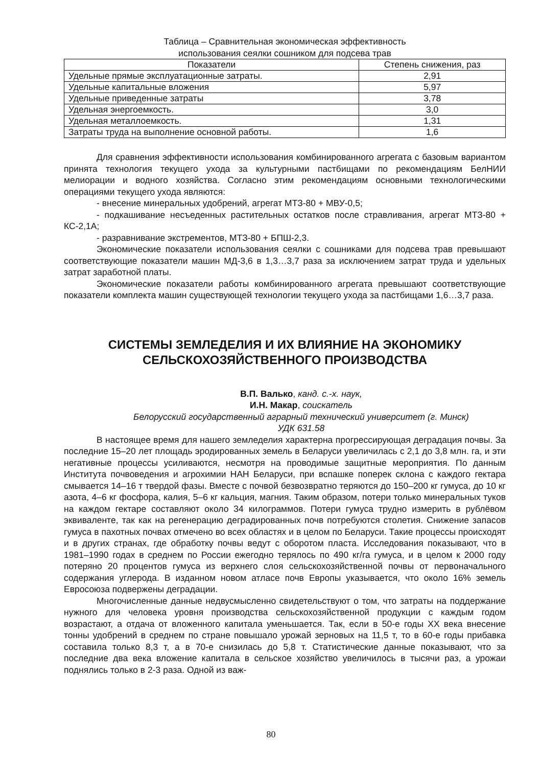Таблица – Сравнительная экономическая эффективность
использования сеялки сошником для подсева трав
| Показатели | Степень снижения, раз |
| --- | --- |
| Удельные прямые эксплуатационные затраты. | 2,91 |
| Удельные капитальные вложения | 5,97 |
| Удельные приведенные затраты | 3,78 |
| Удельная энергоемкость. | 3,0 |
| Удельная металлоемкость. | 1,31 |
| Затраты труда на выполнение основной работы. | 1,6 |
Для сравнения эффективности использования комбинированного агрегата с базовым вариантом принята технология текущего ухода за культурными пастбищами по рекомендациям БелНИИ мелиорации и водного хозяйства. Согласно этим рекомендациям основными технологическими операциями текущего ухода являются:
- внесение минеральных удобрений, агрегат МТЗ-80 + МВУ-0,5;
- подкашивание несъеденных растительных остатков после стравливания, агрегат МТЗ-80 + КС-2,1А;
- разравнивание экстрементов, МТЗ-80 + БПШ-2,3.
Экономические показатели использования сеялки с сошниками для подсева трав превышают соответствующие показатели машин МД-3,6 в 1,3…3,7 раза за исключением затрат труда и удельных затрат заработной платы.
Экономические показатели работы комбинированного агрегата превышают соответствующие показатели комплекта машин существующей технологии текущего ухода за пастбищами 1,6…3,7 раза.
СИСТЕМЫ ЗЕМЛЕДЕЛИЯ И ИХ ВЛИЯНИЕ НА ЭКОНОМИКУ СЕЛЬСКОХОЗЯЙСТВЕННОГО ПРОИЗВОДСТВА
В.П. Валько, канд. с.-х. наук,
И.Н. Макар, соискатель
Белорусский государственный аграрный технический университет (г. Минск)
УДК 631.58
В настоящее время для нашего земледелия характерна прогрессирующая деградация почвы. За последние 15–20 лет площадь эродированных земель в Беларуси увеличилась с 2,1 до 3,8 млн. га, и эти негативные процессы усиливаются, несмотря на проводимые защитные мероприятия. По данным Института почвоведения и агрохимии НАН Беларуси, при вспашке поперек склона с каждого гектара смывается 14–16 т твердой фазы. Вместе с почвой безвозвратно теряются до 150–200 кг гумуса, до 10 кг азота, 4–6 кг фосфора, калия, 5–6 кг кальция, магния. Таким образом, потери только минеральных туков на каждом гектаре составляют около 34 килограммов. Потери гумуса трудно измерить в рублёвом эквиваленте, так как на регенерацию деградированных почв потребуются столетия. Снижение запасов гумуса в пахотных почвах отмечено во всех областях и в целом по Беларуси. Такие процессы происходят и в других странах, где обработку почвы ведут с оборотом пласта. Исследования показывают, что в 1981–1990 годах в среднем по России ежегодно терялось по 490 кг/га гумуса, и в целом к 2000 году потеряно 20 процентов гумуса из верхнего слоя сельскохозяйственной почвы от первоначального содержания углерода. В изданном новом атласе почв Европы указывается, что около 16% земель Евросоюза подвержены деградации.
Многочисленные данные недвусмысленно свидетельствуют о том, что затраты на поддержание нужного для человека уровня производства сельскохозяйственной продукции с каждым годом возрастают, а отдача от вложенного капитала уменьшается. Так, если в 50-е годы XX века внесение тонны удобрений в среднем по стране повышало урожай зерновых на 11,5 т, то в 60-е годы прибавка составила только 8,3 т, а в 70-е снизилась до 5,8 т. Статистические данные показывают, что за последние два века вложение капитала в сельское хозяйство увеличилось в тысячи раз, а урожаи поднялись только в 2-3 раза. Одной из важ-
80